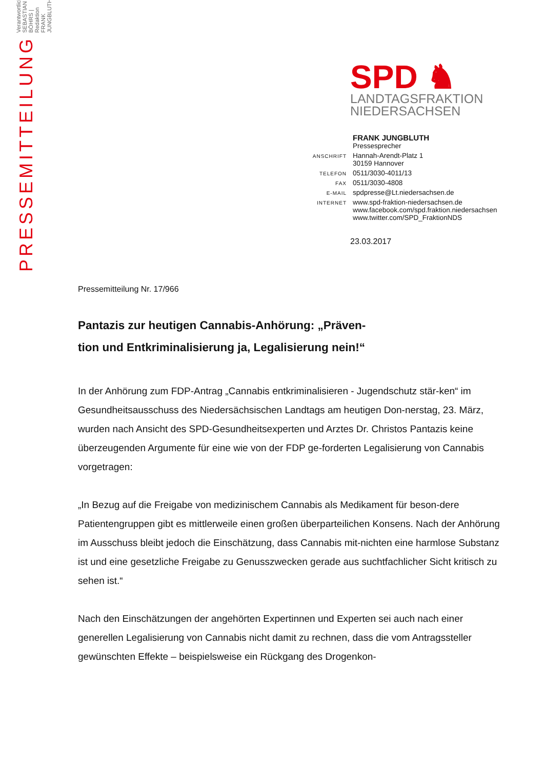PRESSEMITTEILUNG
Verantwortlich SEBASTIAN BÖHRS | Redaktion FRANK JUNGBLUTH
SPD ♞
LANDTAGSFRAKTION
NIEDERSACHSEN
| | FRANK JUNGBLUTH Pressesprecher |
| ANSCHRIFT | Hannah-Arendt-Platz 1 30159 Hannover |
| TELEFON | 0511/3030-4011/13 |
| FAX | 0511/3030-4808 |
| E-MAIL | spdpresse@Lt.niedersachsen.de |
| INTERNET | www.spd-fraktion-niedersachsen.de www.facebook.com/spd.fraktion.niedersachsen www.twitter.com/SPD_FraktionNDS |
23.03.2017
Pressemitteilung Nr. 17/966
Pantazis zur heutigen Cannabis-Anhörung: „Präven-
tion und Entkriminalisierung ja, Legalisierung nein!“
In der Anhörung zum FDP-Antrag „Cannabis entkriminalisieren - Jugendschutz stär-ken“ im Gesundheitsausschuss des Niedersächsischen Landtags am heutigen Don-nerstag, 23. März, wurden nach Ansicht des SPD-Gesundheitsexperten und Arztes Dr. Christos Pantazis keine überzeugenden Argumente für eine wie von der FDP ge-forderten Legalisierung von Cannabis vorgetragen:
„In Bezug auf die Freigabe von medizinischem Cannabis als Medikament für beson-dere Patientengruppen gibt es mittlerweile einen großen überparteilichen Konsens. Nach der Anhörung im Ausschuss bleibt jedoch die Einschätzung, dass Cannabis mit-nichten eine harmlose Substanz ist und eine gesetzliche Freigabe zu Genusszwecken gerade aus suchtfachlicher Sicht kritisch zu sehen ist.“
Nach den Einschätzungen der angehörten Expertinnen und Experten sei auch nach einer generellen Legalisierung von Cannabis nicht damit zu rechnen, dass die vom Antragssteller gewünschten Effekte – beispielsweise ein Rückgang des Drogenkon-